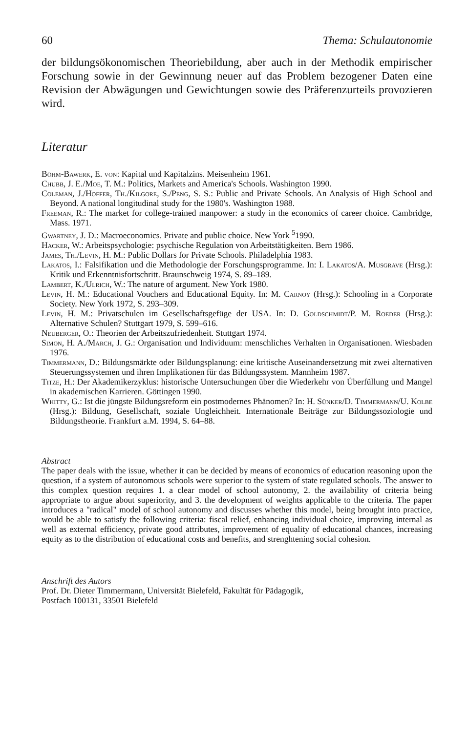60 Thema: Schulautonomie
der bildungsökonomischen Theoriebildung, aber auch in der Methodik empirischer Forschung sowie in der Gewinnung neuer auf das Problem bezogener Daten eine Revision der Abwägungen und Gewichtungen sowie des Präferenzurteils provozieren wird.
Literatur
Böhm-Bawerk, E. von: Kapital und Kapitalzins. Meisenheim 1961.
Chubb, J. E./Moe, T. M.: Politics, Markets and America's Schools. Washington 1990.
Coleman, J./Hoffer, Th./Kilgore, S./Peng, S. S.: Public and Private Schools. An Analysis of High School and Beyond. A national longitudinal study for the 1980's. Washington 1988.
Freeman, R.: The market for college-trained manpower: a study in the economics of career choice. Cambridge, Mass. 1971.
Gwartney, J. D.: Macroeconomics. Private and public choice. New York <sup>5</sup>1990.
Hacker, W.: Arbeitspsychologie: psychische Regulation von Arbeitstätigkeiten. Bern 1986.
James, Th./Levin, H. M.: Public Dollars for Private Schools. Philadelphia 1983.
Lakatos, I.: Falsifikation und die Methodologie der Forschungsprogramme. In: I. Lakatos/A. Musgrave (Hrsg.): Kritik und Erkenntnisfortschritt. Braunschweig 1974, S. 89–189.
Lambert, K./Ulrich, W.: The nature of argument. New York 1980.
Levin, H. M.: Educational Vouchers and Educational Equity. In: M. Carnoy (Hrsg.): Schooling in a Corporate Society. New York 1972, S. 293–309.
Levin, H. M.: Privatschulen im Gesellschaftsgefüge der USA. In: D. Goldschmidt/P. M. Roeder (Hrsg.): Alternative Schulen? Stuttgart 1979, S. 599–616.
Neuberger, O.: Theorien der Arbeitszufriedenheit. Stuttgart 1974.
Simon, H. A./March, J. G.: Organisation und Individuum: menschliches Verhalten in Organisationen. Wiesbaden 1976.
Timmermann, D.: Bildungsmärkte oder Bildungsplanung: eine kritische Auseinandersetzung mit zwei alternativen Steuerungssystemen und ihren Implikationen für das Bildungssystem. Mannheim 1987.
Titze, H.: Der Akademikerzyklus: historische Untersuchungen über die Wiederkehr von Überfüllung und Mangel in akademischen Karrieren. Göttingen 1990.
Whitty, G.: Ist die jüngste Bildungsreform ein postmodernes Phänomen? In: H. Sünker/D. Timmermann/U. Kolbe (Hrsg.): Bildung, Gesellschaft, soziale Ungleichheit. Internationale Beiträge zur Bildungssoziologie und Bildungstheorie. Frankfurt a.M. 1994, S. 64–88.
Abstract
The paper deals with the issue, whether it can be decided by means of economics of education reasoning upon the question, if a system of autonomous schools were superior to the system of state regulated schools. The answer to this complex question requires 1. a clear model of school autonomy, 2. the availability of criteria being appropriate to argue about superiority, and 3. the development of weights applicable to the criteria. The paper introduces a "radical" model of school autonomy and discusses whether this model, being brought into practice, would be able to satisfy the following criteria: fiscal relief, enhancing individual choice, improving internal as well as external efficiency, private good attributes, improvement of equality of educational chances, increasing equity as to the distribution of educational costs and benefits, and strenghtening social cohesion.
Anschrift des Autors
Prof. Dr. Dieter Timmermann, Universität Bielefeld, Fakultät für Pädagogik,
Postfach 100131, 33501 Bielefeld